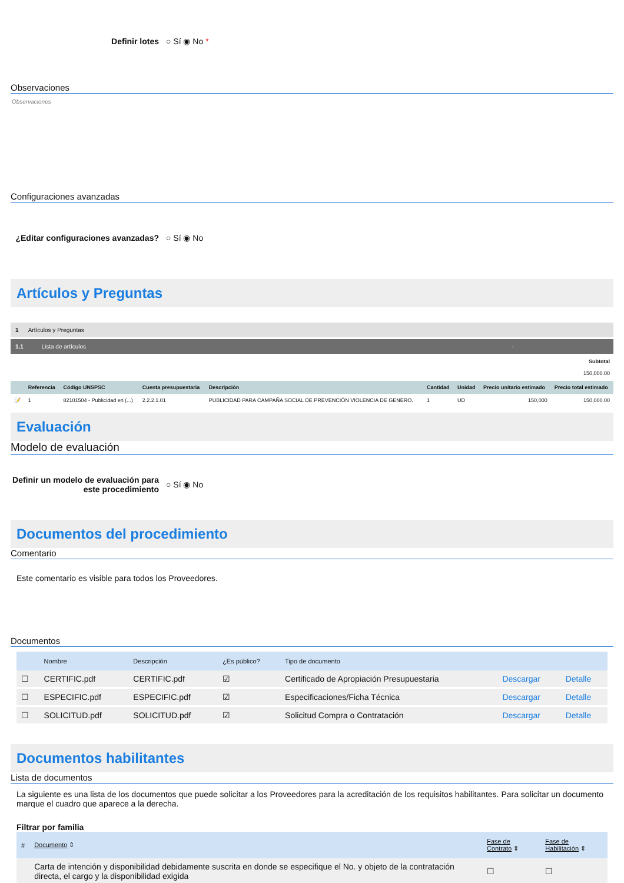Definir lotes ○ Sí ◉ No *
Observaciones
Observaciones
Configuraciones avanzadas
¿Editar configuraciones avanzadas? ○ Sí ◉ No
Artículos y Preguntas
1 Artículos y Preguntas
1.1 Lista de artículos -
Subtotal
150,000.00
| | Referencia | Código UNSPSC | Cuenta presupuestaria | Descripción | Cantidad | Unidad | Precio unitario estimado | Precio total estimado |
| --- | --- | --- | --- | --- | --- | --- | --- | --- |
| 📝 | 1 | 82101504 - Publicidad en (...) | 2.2.2.1.01 | PUBLICIDAD PARA CAMPAÑA SOCIAL DE PREVENCIÓN VIOLENCIA DE GENERO. | 1 | UD | 150,000 | 150,000.00 |
Evaluación
Modelo de evaluación
Definir un modelo de evaluación para este procedimiento ○ Sí ◉ No
Documentos del procedimiento
Comentario
Este comentario es visible para todos los Proveedores.
Documentos
| | Nombre | Descripción | ¿Es público? | Tipo de documento | | |
| --- | --- | --- | --- | --- | --- | --- |
| ☐ | CERTIFIC.pdf | CERTIFIC.pdf | ☑ | Certificado de Apropiación Presupuestaria | Descargar | Detalle |
| ☐ | ESPECIFIC.pdf | ESPECIFIC.pdf | ☑ | Especificaciones/Ficha Técnica | Descargar | Detalle |
| ☐ | SOLICITUD.pdf | SOLICITUD.pdf | ☑ | Solicitud Compra o Contratación | Descargar | Detalle |
Documentos habilitantes
Lista de documentos
La siguiente es una lista de los documentos que puede solicitar a los Proveedores para la acreditación de los requisitos habilitantes. Para solicitar un documento marque el cuadro que aparece a la derecha.
Filtrar por familia
| # | Documento ⇕ | Fase de Contrato ⇕ | Fase de Habilitación ⇕ |
| --- | --- | --- | --- |
| | Carta de intención y disponibilidad debidamente suscrita en donde se especifique el No. y objeto de la contratación directa, el cargo y la disponibilidad exigida | ☐ | ☐ |